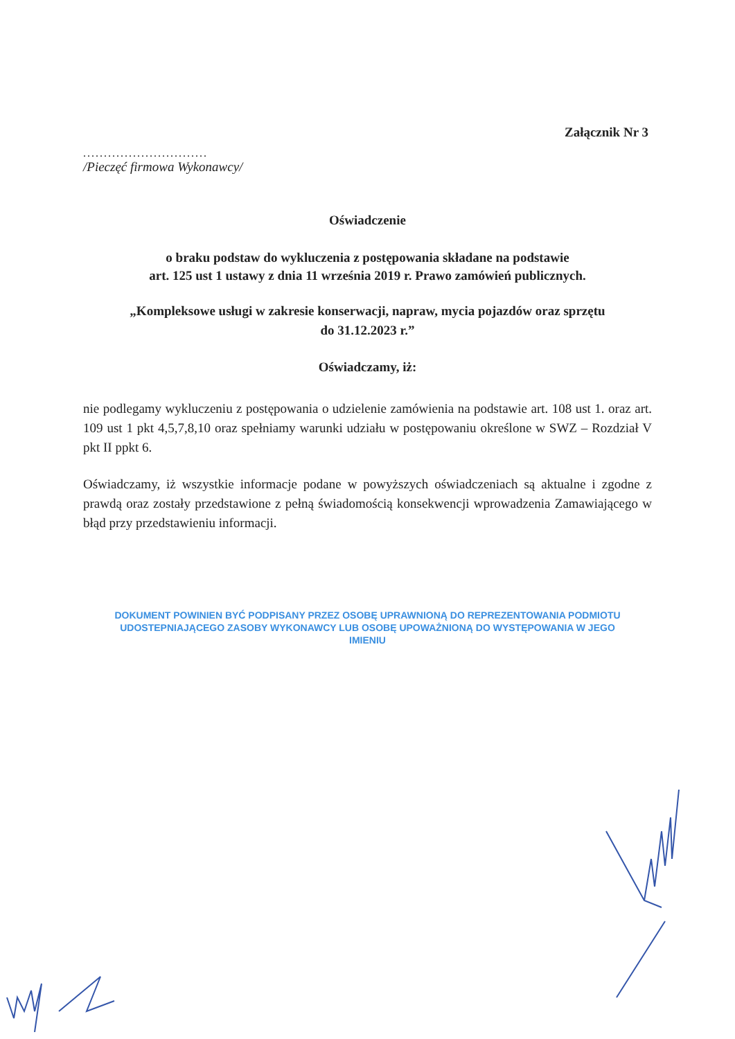Załącznik Nr 3
..............................
/Pieczęć firmowa Wykonawcy/
Oświadczenie
o braku podstaw do wykluczenia z postępowania składane na podstawie
art. 125 ust 1 ustawy z dnia 11 września 2019 r. Prawo zamówień publicznych.
„Kompleksowe usługi w zakresie konserwacji, napraw, mycia pojazdów oraz sprzętu
do 31.12.2023 r.”
Oświadczamy, iż:
nie podlegamy wykluczeniu z postępowania o udzielenie zamówienia na podstawie art. 108 ust 1. oraz art. 109 ust 1 pkt 4,5,7,8,10 oraz spełniamy warunki udziału w postępowaniu określone w SWZ – Rozdział V pkt II ppkt 6.
Oświadczamy, iż wszystkie informacje podane w powyższych oświadczeniach są aktualne i zgodne z prawdą oraz zostały przedstawione z pełną świadomością konsekwencji wprowadzenia Zamawiającego w błąd przy przedstawieniu informacji.
DOKUMENT POWINIEN BYĆ PODPISANY PRZEZ OSOBĘ UPRAWNIONĄ DO REPREZENTOWANIA PODMIOTU UDOSTEPNIAJĄCEGO ZASOBY WYKONAWCY LUB OSOBĘ UPOWAŻNIONĄ DO WYSTĘPOWANIA W JEGO IMIENIU